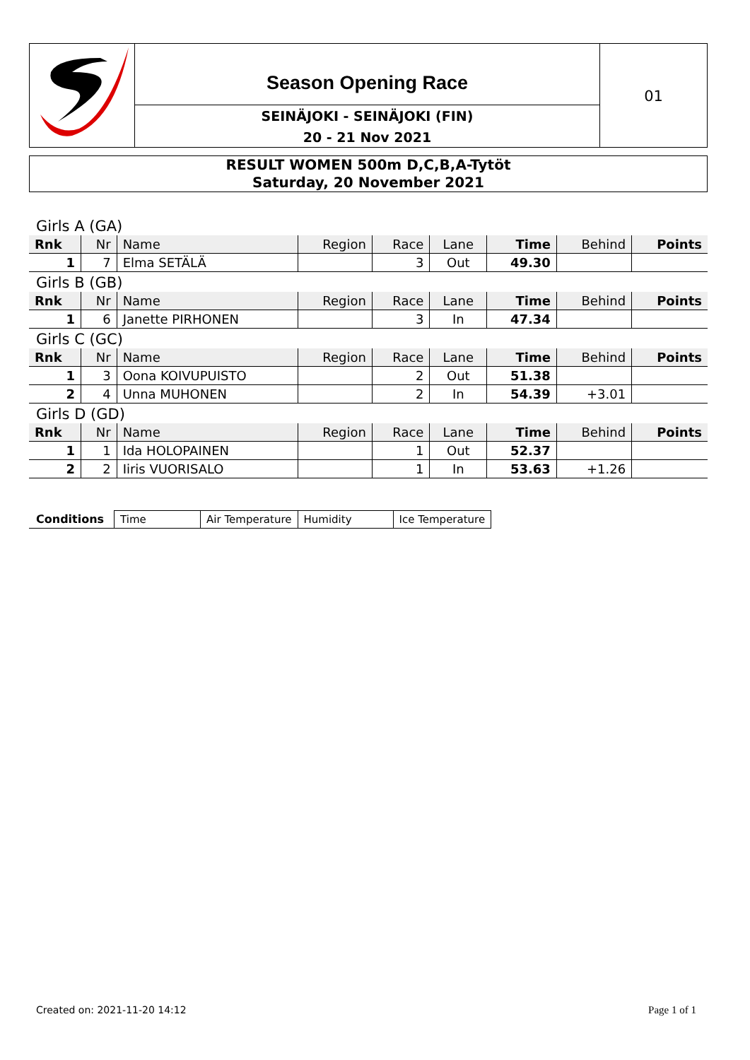Season Opening Race
SEINÄJOKI - SEINÄJOKI (FIN)
20 - 21 Nov 2021
01
RESULT WOMEN 500m D,C,B,A-Tytöt
Saturday, 20 November 2021
| Girls A (GA) | | | | | | | | |
| Rnk | Nr | Name | Region | Race | Lane | Time | Behind | Points |
| 1 | 7 | Elma SETÄLÄ | | 3 | Out | 49.30 | | |
| Girls B (GB) | | | | | | | | |
| Rnk | Nr | Name | Region | Race | Lane | Time | Behind | Points |
| 1 | 6 | Janette PIRHONEN | | 3 | In | 47.34 | | |
| Girls C (GC) | | | | | | | | |
| Rnk | Nr | Name | Region | Race | Lane | Time | Behind | Points |
| 1 | 3 | Oona KOIVUPUISTO | | 2 | Out | 51.38 | | |
| 2 | 4 | Unna MUHONEN | | 2 | In | 54.39 | +3.01 | |
| Girls D (GD) | | | | | | | | |
| Rnk | Nr | Name | Region | Race | Lane | Time | Behind | Points |
| 1 | 1 | Ida HOLOPAINEN | | 1 | Out | 52.37 | | |
| 2 | 2 | Iiris VUORISALO | | 1 | In | 53.63 | +1.26 | |
| Conditions | Time | Air Temperature | Humidity | Ice Temperature |
Created on: 2021-11-20 14:12 Page 1 of 1